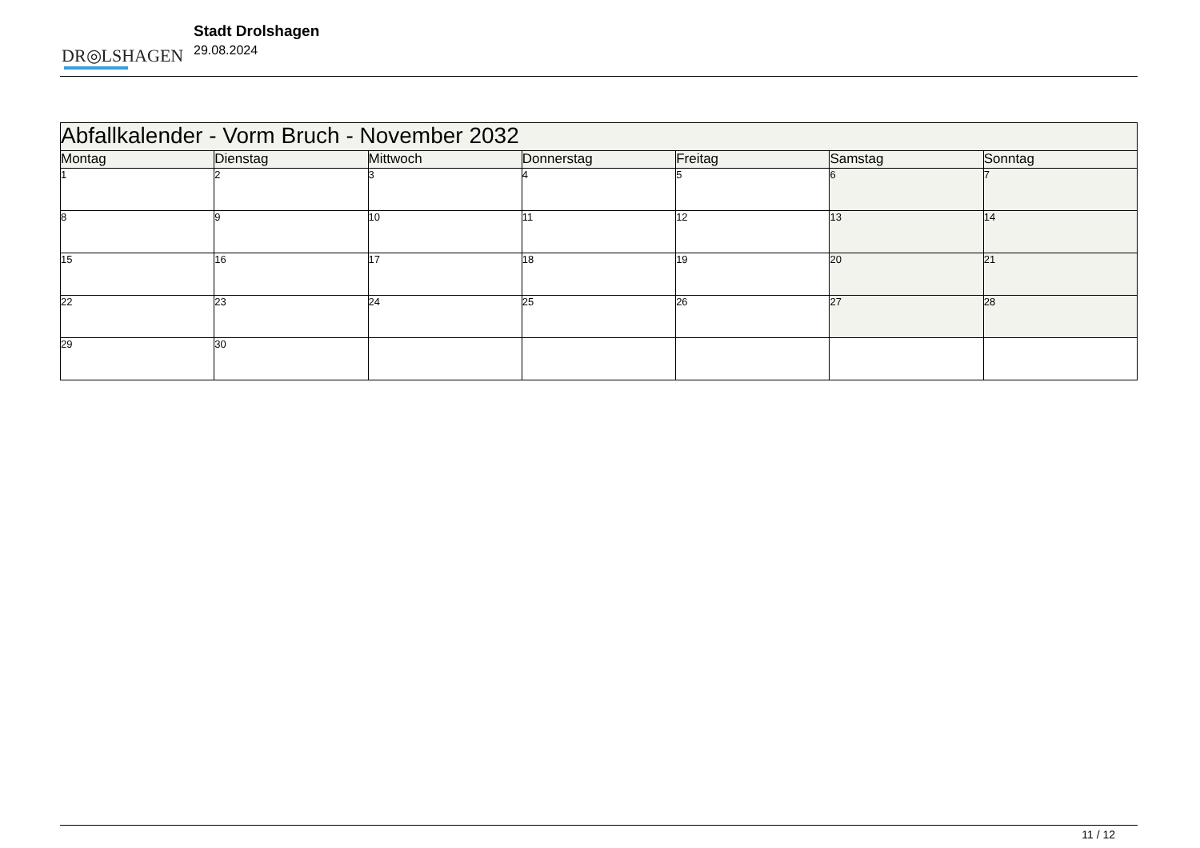DR◎LSHAGEN
Stadt Drolshagen
29.08.2024
| Abfallkalender - Vorm Bruch - November 2032 | | | | | | |
| Montag | Dienstag | Mittwoch | Donnerstag | Freitag | Samstag | Sonntag |
| 1 | 2 | 3 | 4 | 5 | 6 | 7 |
| 8 | 9 | 10 | 11 | 12 | 13 | 14 |
| 15 | 16 | 17 | 18 | 19 | 20 | 21 |
| 22 | 23 | 24 | 25 | 26 | 27 | 28 |
| 29 | 30 | | | | | |
11 / 12